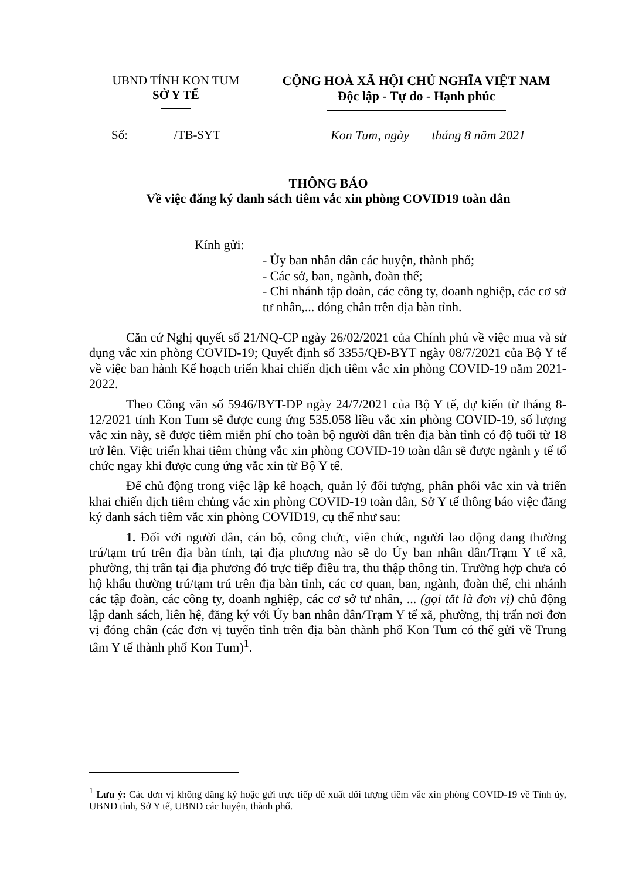UBND TỈNH KON TUM
SỞ Y TẾ
CỘNG HOÀ XÃ HỘI CHỦ NGHĨA VIỆT NAM
Độc lập - Tự do - Hạnh phúc
Số: /TB-SYT
Kon Tum, ngày tháng 8 năm 2021
THÔNG BÁO
Về việc đăng ký danh sách tiêm vắc xin phòng COVID19 toàn dân
Kính gửi:
- Ủy ban nhân dân các huyện, thành phố;
- Các sở, ban, ngành, đoàn thể;
- Chi nhánh tập đoàn, các công ty, doanh nghiệp, các cơ sở tư nhân,... đóng chân trên địa bàn tỉnh.
Căn cứ Nghị quyết số 21/NQ-CP ngày 26/02/2021 của Chính phủ về việc mua và sử dụng vắc xin phòng COVID-19; Quyết định số 3355/QĐ-BYT ngày 08/7/2021 của Bộ Y tế về việc ban hành Kế hoạch triển khai chiến dịch tiêm vắc xin phòng COVID-19 năm 2021-2022.
Theo Công văn số 5946/BYT-DP ngày 24/7/2021 của Bộ Y tế, dự kiến từ tháng 8-12/2021 tỉnh Kon Tum sẽ được cung ứng 535.058 liều vắc xin phòng COVID-19, số lượng vắc xin này, sẽ được tiêm miễn phí cho toàn bộ người dân trên địa bàn tỉnh có độ tuổi từ 18 trở lên. Việc triển khai tiêm chủng vắc xin phòng COVID-19 toàn dân sẽ được ngành y tế tổ chức ngay khi được cung ứng vắc xin từ Bộ Y tế.
Để chủ động trong việc lập kế hoạch, quản lý đối tượng, phân phối vắc xin và triển khai chiến dịch tiêm chủng vắc xin phòng COVID-19 toàn dân, Sở Y tế thông báo việc đăng ký danh sách tiêm vắc xin phòng COVID19, cụ thể như sau:
1. Đối với người dân, cán bộ, công chức, viên chức, người lao động đang thường trú/tạm trú trên địa bàn tỉnh, tại địa phương nào sẽ do Ủy ban nhân dân/Trạm Y tế xã, phường, thị trấn tại địa phương đó trực tiếp điều tra, thu thập thông tin. Trường hợp chưa có hộ khẩu thường trú/tạm trú trên địa bàn tỉnh, các cơ quan, ban, ngành, đoàn thể, chi nhánh các tập đoàn, các công ty, doanh nghiệp, các cơ sở tư nhân, ... (gọi tắt là đơn vị) chủ động lập danh sách, liên hệ, đăng ký với Ủy ban nhân dân/Trạm Y tế xã, phường, thị trấn nơi đơn vị đóng chân (các đơn vị tuyến tỉnh trên địa bàn thành phố Kon Tum có thể gửi về Trung tâm Y tế thành phố Kon Tum)<sup>1</sup>.
<sup>1</sup> Lưu ý: Các đơn vị không đăng ký hoặc gửi trực tiếp đề xuất đối tượng tiêm vắc xin phòng COVID-19 về Tỉnh ủy, UBND tỉnh, Sở Y tế, UBND các huyện, thành phố.